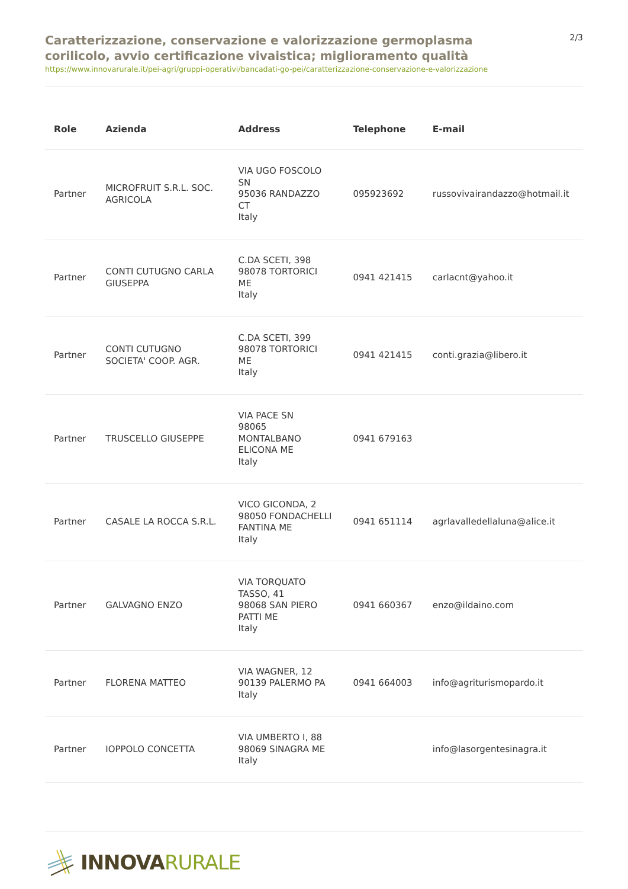Caratterizzazione, conservazione e valorizzazione germoplasma corilicolo, avvio certificazione vivaistica; miglioramento qualità
2/3
https://www.innovarurale.it/pei-agri/gruppi-operativi/bancadati-go-pei/caratterizzazione-conservazione-e-valorizzazione
| Role | Azienda | Address | Telephone | E-mail |
| --- | --- | --- | --- | --- |
| Partner | MICROFRUIT S.R.L. SOC. AGRICOLA | VIA UGO FOSCOLO SN 95036 RANDAZZO CT Italy | 095923692 | russovivairandazzo@hotmail.it |
| Partner | CONTI CUTUGNO CARLA GIUSEPPA | C.DA SCETI, 398 98078 TORTORICI ME Italy | 0941 421415 | carlacnt@yahoo.it |
| Partner | CONTI CUTUGNO SOCIETA' COOP. AGR. | C.DA SCETI, 399 98078 TORTORICI ME Italy | 0941 421415 | conti.grazia@libero.it |
| Partner | TRUSCELLO GIUSEPPE | VIA PACE SN 98065 MONTALBANO ELICONA ME Italy | 0941 679163 | |
| Partner | CASALE LA ROCCA S.R.L. | VICO GICONDA, 2 98050 FONDACHELLI FANTINA ME Italy | 0941 651114 | agrlavalledellaluna@alice.it |
| Partner | GALVAGNO ENZO | VIA TORQUATO TASSO, 41 98068 SAN PIERO PATTI ME Italy | 0941 660367 | enzo@ildaino.com |
| Partner | FLORENA MATTEO | VIA WAGNER, 12 90139 PALERMO PA Italy | 0941 664003 | info@agriturismopardo.it |
| Partner | IOPPOLO CONCETTA | VIA UMBERTO I, 88 98069 SINAGRA ME Italy | | info@lasorgentesinagra.it |
INNOVARURALE